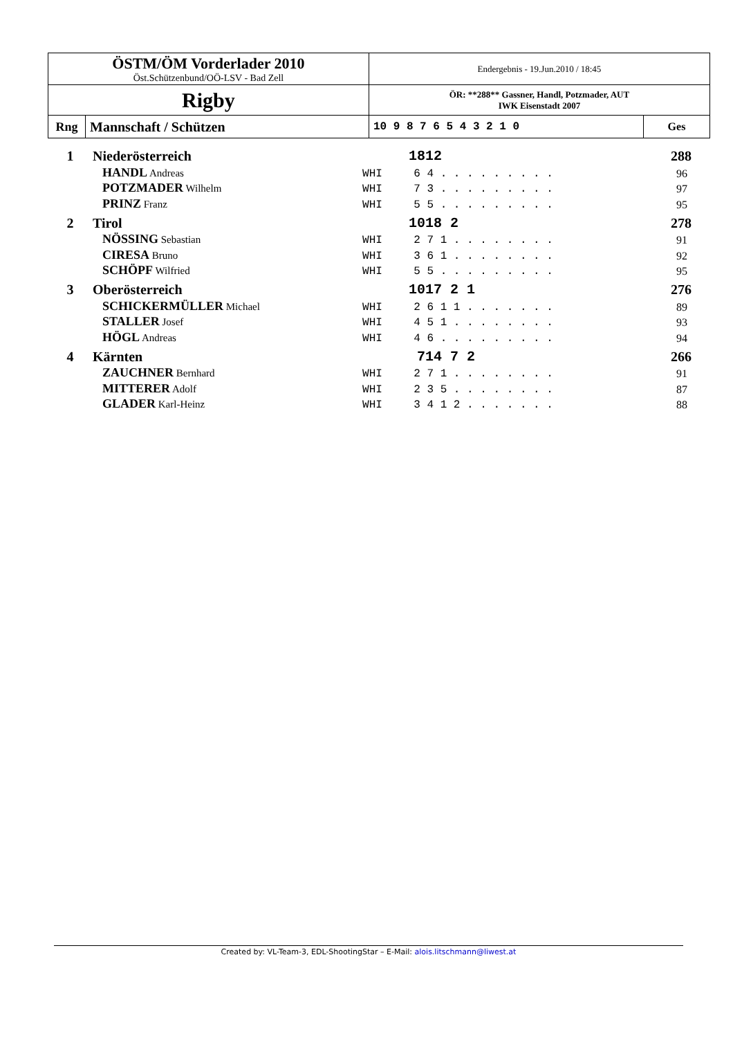| ÖSTM/ÖM Vorderlader 2010 Öst.Schützenbund/OÖ-LSV - Bad Zell | | Endergebnis - 19.Jun.2010 / 18:45 | |
| Rigby | | ÖR: **288** Gassner, Handl, Potzmader, AUT IWK Eisenstadt 2007 | |
| Rng | Mannschaft / Schützen | 10 9 8 7 6 5 4 3 2 1 0 | Ges |
| 1 | Niederösterreich | | 1812 | 288 |
| | HANDL Andreas | WHI | 6 4 . . . . . . . . . | 96 |
| | POTZMADER Wilhelm | WHI | 7 3 . . . . . . . . . | 97 |
| | PRINZ Franz | WHI | 5 5 . . . . . . . . . | 95 |
| 2 | Tirol | | 1018 2 | 278 |
| | NÖSSING Sebastian | WHI | 2 7 1 . . . . . . . . | 91 |
| | CIRESA Bruno | WHI | 3 6 1 . . . . . . . . | 92 |
| | SCHÖPF Wilfried | WHI | 5 5 . . . . . . . . . | 95 |
| 3 | Oberösterreich | | 1017 2 1 | 276 |
| | SCHICKERMÜLLER Michael | WHI | 2 6 1 1 . . . . . . . | 89 |
| | STALLER Josef | WHI | 4 5 1 . . . . . . . . | 93 |
| | HÖGL Andreas | WHI | 4 6 . . . . . . . . . | 94 |
| 4 | Kärnten | | 714 7 2 | 266 |
| | ZAUCHNER Bernhard | WHI | 2 7 1 . . . . . . . . | 91 |
| | MITTERER Adolf | WHI | 2 3 5 . . . . . . . . | 87 |
| | GLADER Karl-Heinz | WHI | 3 4 1 2 . . . . . . . | 88 |
Created by: VL-Team-3, EDL-ShootingStar – E-Mail: alois.litschmann@liwest.at